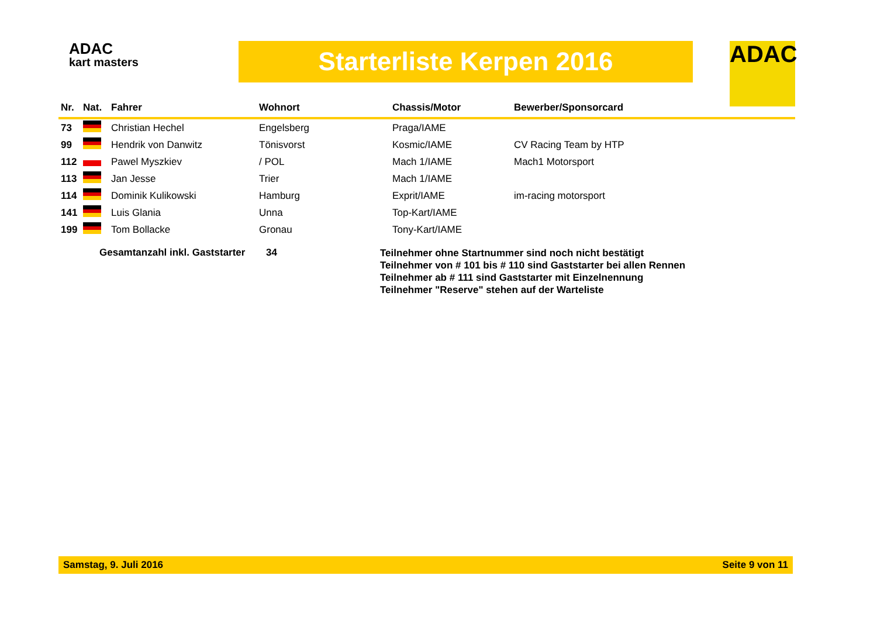ADAC
kart masters
Starterliste Kerpen 2016 ADAC
| Nr. | Nat. | Fahrer | Wohnort | Chassis/Motor | Bewerber/Sponsorcard |
| --- | --- | --- | --- | --- | --- |
| 73 | | Christian Hechel | Engelsberg | Praga/IAME | |
| 99 | | Hendrik von Danwitz | Tönisvorst | Kosmic/IAME | CV Racing Team by HTP |
| 112 | | Pawel Myszkiev | / POL | Mach 1/IAME | Mach1 Motorsport |
| 113 | | Jan Jesse | Trier | Mach 1/IAME | |
| 114 | | Dominik Kulikowski | Hamburg | Exprit/IAME | im-racing motorsport |
| 141 | | Luis Glania | Unna | Top-Kart/IAME | |
| 199 | | Tom Bollacke | Gronau | Tony-Kart/IAME | |
Gesamtanzahl inkl. Gaststarter
34
Teilnehmer ohne Startnummer sind noch nicht bestätigt
Teilnehmer von # 101 bis # 110 sind Gaststarter bei allen Rennen
Teilnehmer ab # 111 sind Gaststarter mit Einzelnennung
Teilnehmer "Reserve" stehen auf der Warteliste
Samstag, 9. Juli 2016 Seite 9 von 11